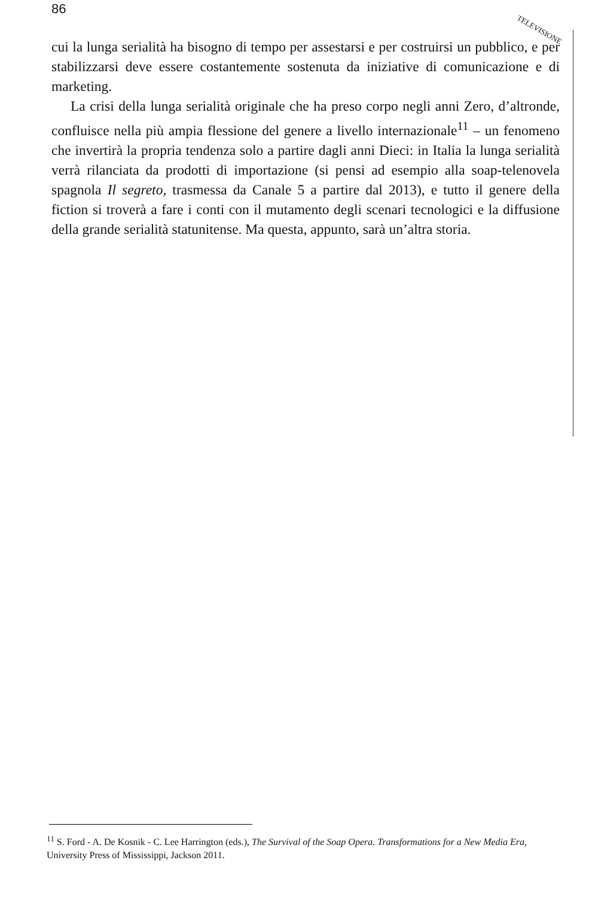86
TELEVISIONE
cui la lunga serialità ha bisogno di tempo per assestarsi e per costruirsi un pubblico, e per stabilizzarsi deve essere costantemente sostenuta da iniziative di comunicazione e di marketing.
La crisi della lunga serialità originale che ha preso corpo negli anni Zero, d’altronde, confluisce nella più ampia flessione del genere a livello internazionale<sup>11</sup> – un fenomeno che invertirà la propria tendenza solo a partire dagli anni Dieci: in Italia la lunga serialità verrà rilanciata da prodotti di importazione (si pensi ad esempio alla soap-telenovela spagnola Il segreto, trasmessa da Canale 5 a partire dal 2013), e tutto il genere della fiction si troverà a fare i conti con il mutamento degli scenari tecnologici e la diffusione della grande serialità statunitense. Ma questa, appunto, sarà un’altra storia.
<sup>11</sup> S. Ford - A. De Kosnik - C. Lee Harrington (eds.), The Survival of the Soap Opera. Transformations for a New Media Era, University Press of Mississippi, Jackson 2011.